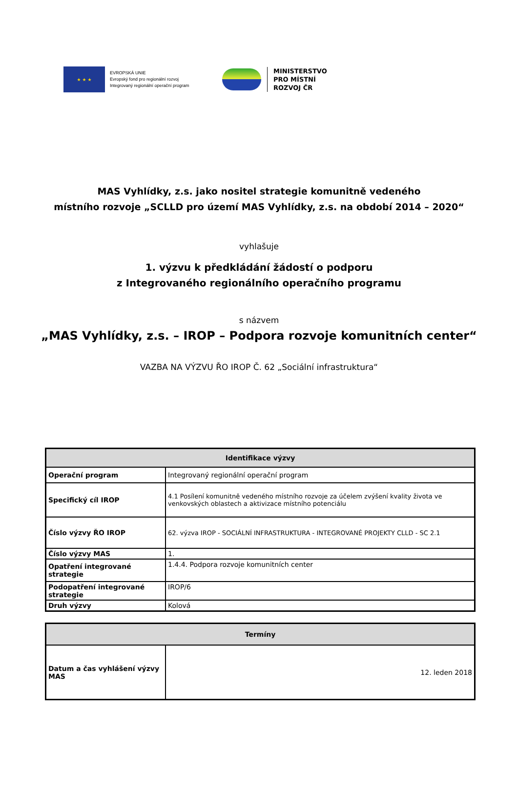★ ★ ★
EVROPSKÁ UNIE
Evropský fond pro regionální rozvoj
Integrovaný regionální operační program
MINISTERSTVO
PRO MÍSTNÍ
ROZVOJ ČR
MAS Vyhlídky, z.s. jako nositel strategie komunitně vedeného
místního rozvoje „SCLLD pro území MAS Vyhlídky, z.s. na období 2014 – 2020“
vyhlašuje
1. výzvu k předkládání žádostí o podporu
z Integrovaného regionálního operačního programu
s názvem
„MAS Vyhlídky, z.s. – IROP – Podpora rozvoje komunitních center“
VAZBA NA VÝZVU ŘO IROP Č. 62 „Sociální infrastruktura“
| Identifikace výzvy | |
| --- | --- |
| Operační program | Integrovaný regionální operační program |
| Specifický cíl IROP | 4.1 Posílení komunitně vedeného místního rozvoje za účelem zvýšení kvality života ve venkovských oblastech a aktivizace místního potenciálu |
| Číslo výzvy ŘO IROP | 62. výzva IROP - SOCIÁLNÍ INFRASTRUKTURA - INTEGROVANÉ PROJEKTY CLLD - SC 2.1 |
| Číslo výzvy MAS | 1. |
| Opatření integrované strategie | 1.4.4. Podpora rozvoje komunitních center |
| Podopatření integrované strategie | IROP/6 |
| Druh výzvy | Kolová |
| Termíny | |
| --- | --- |
| Datum a čas vyhlášení výzvy MAS | 12. leden 2018 |